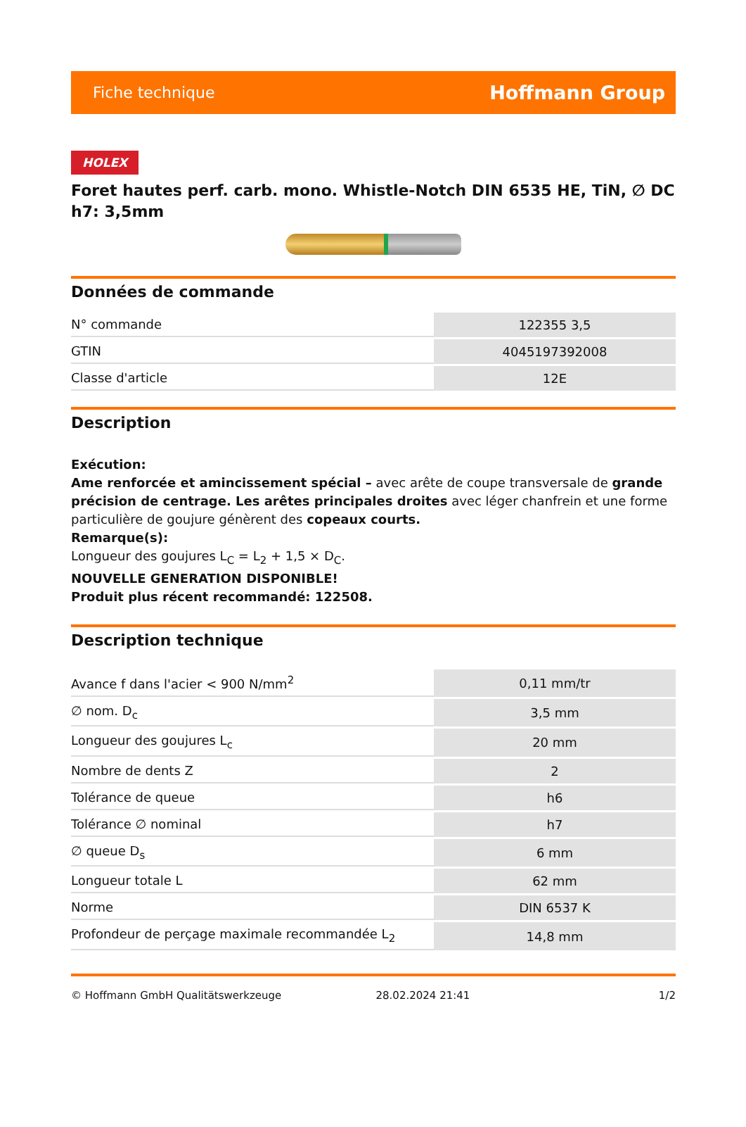Fiche technique Hoffmann Group
HOLEX
Foret hautes perf. carb. mono. Whistle-Notch DIN 6535 HE, TiN, ∅ DC h7: 3,5mm
Données de commande
| N° commande | 122355 3,5 |
| GTIN | 4045197392008 |
| Classe d'article | 12E |
Description
Exécution:
Ame renforcée et amincissement spécial – avec arête de coupe transversale de grande précision de centrage. Les arêtes principales droites avec léger chanfrein et une forme particulière de goujure génèrent des copeaux courts.
Remarque(s):
Longueur des goujures L<sub>C</sub> = L<sub>2</sub> + 1,5 × D<sub>C</sub>.
NOUVELLE GENERATION DISPONIBLE!
Produit plus récent recommandé: 122508.
Description technique
| Avance f dans l'acier < 900 N/mm<sup>2</sup> | 0,11 mm/tr |
| ∅ nom. D<sub>c</sub> | 3,5 mm |
| Longueur des goujures L<sub>c</sub> | 20 mm |
| Nombre de dents Z | 2 |
| Tolérance de queue | h6 |
| Tolérance ∅ nominal | h7 |
| ∅ queue D<sub>s</sub> | 6 mm |
| Longueur totale L | 62 mm |
| Norme | DIN 6537 K |
| Profondeur de perçage maximale recommandée L<sub>2</sub> | 14,8 mm |
© Hoffmann GmbH Qualitätswerkzeuge 28.02.2024 21:41 1/2